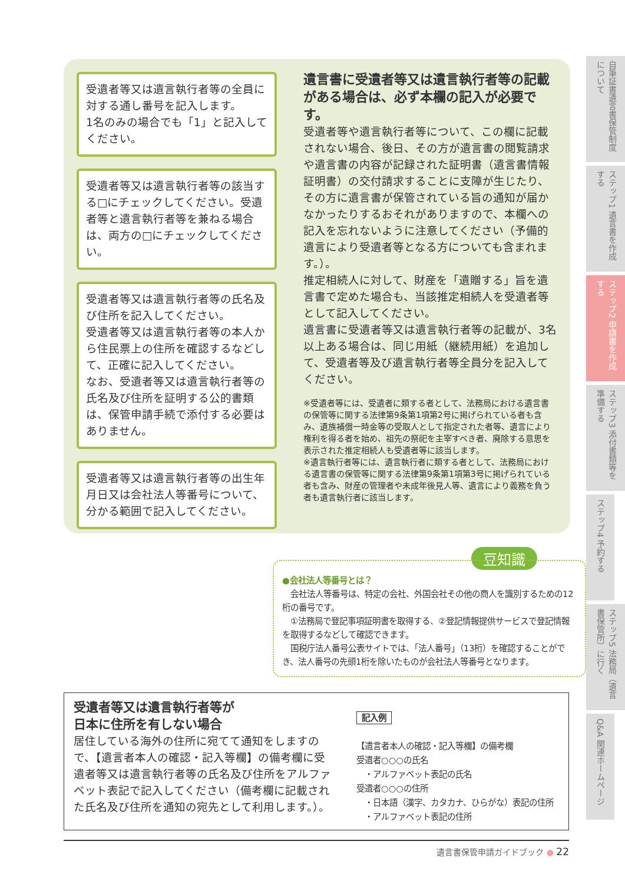受遺者等又は遺言執行者等の全員に対する通し番号を記入します。
1名のみの場合でも「1」と記入してください。
受遺者等又は遺言執行者等の該当する□にチェックしてください。受遺者等と遺言執行者等を兼ねる場合は、両方の□にチェックしてください。
受遺者等又は遺言執行者等の氏名及び住所を記入してください。
受遺者等又は遺言執行者等の本人から住民票上の住所を確認するなどして、正確に記入してください。
なお、受遺者等又は遺言執行者等の氏名及び住所を証明する公的書類は、保管申請手続で添付する必要はありません。
受遺者等又は遺言執行者等の出生年月日又は会社法人等番号について、分かる範囲で記入してください。
遺言書に受遺者等又は遺言執行者等の記載がある場合は、必ず本欄の記入が必要です。
受遺者等や遺言執行者等について、この欄に記載されない場合、後日、その方が遺言書の閲覧請求や遺言書の内容が記録された証明書（遺言書情報証明書）の交付請求することに支障が生じたり、その方に遺言書が保管されている旨の通知が届かなかったりするおそれがありますので、本欄への記入を忘れないように注意してください（予備的遺言により受遺者等となる方についても含まれます。）。
推定相続人に対して、財産を「遺贈する」旨を遺言書で定めた場合も、当該推定相続人を受遺者等として記入してください。
遺言書に受遺者等又は遺言執行者等の記載が、3名以上ある場合は、同じ用紙（継続用紙）を追加して、受遺者等及び遺言執行者等全員分を記入してください。
※受遺者等には、受遺者に類する者として、法務局における遺言書の保管等に関する法律第9条第1項第2号に掲げられている者も含み、遺族補償一時金等の受取人として指定された者等、遺言により権利を得る者を始め、祖先の祭祀を主宰すべき者、廃除する意思を表示された推定相続人も受遺者等に該当します。
※遺言執行者等には、遺言執行者に類する者として、法務局における遺言書の保管等に関する法律第9条第1項第3号に掲げられている者も含み、財産の管理者や未成年後見人等、遺言により義務を負う者も遺言執行者に該当します。
自筆証書遺言書保管制度について
ステップ1 遺言書を作成する
ステップ2 申請書を作成する
ステップ3 添付書類等を準備する
ステップ4 予約する
ステップ5 法務局（遺言書保管所）に行く
Q&A 関連ホームページ
豆知識
●会社法人等番号とは？
　会社法人等番号は、特定の会社、外国会社その他の商人を識別するための12桁の番号です。
　①法務局で登記事項証明書を取得する、②登記情報提供サービスで登記情報を取得するなどして確認できます。
　国税庁法人番号公表サイトでは、「法人番号」（13桁）を確認することができ、法人番号の先頭1桁を除いたものが会社法人等番号となります。
受遺者等又は遺言執行者等が
日本に住所を有しない場合
居住している海外の住所に宛てて通知をしますので、【遺言者本人の確認・記入等欄】の備考欄に受遺者等又は遺言執行者等の氏名及び住所をアルファベット表記で記入してください（備考欄に記載された氏名及び住所を通知の宛先として利用します。）。
記入例
【遺言者本人の確認・記入等欄】の備考欄
受遺者○○○の氏名
　・アルファベット表記の氏名
受遺者○○○の住所
　・日本語（漢字、カタカナ、ひらがな）表記の住所
　・アルファベット表記の住所
遺言書保管申請ガイドブック ● 22